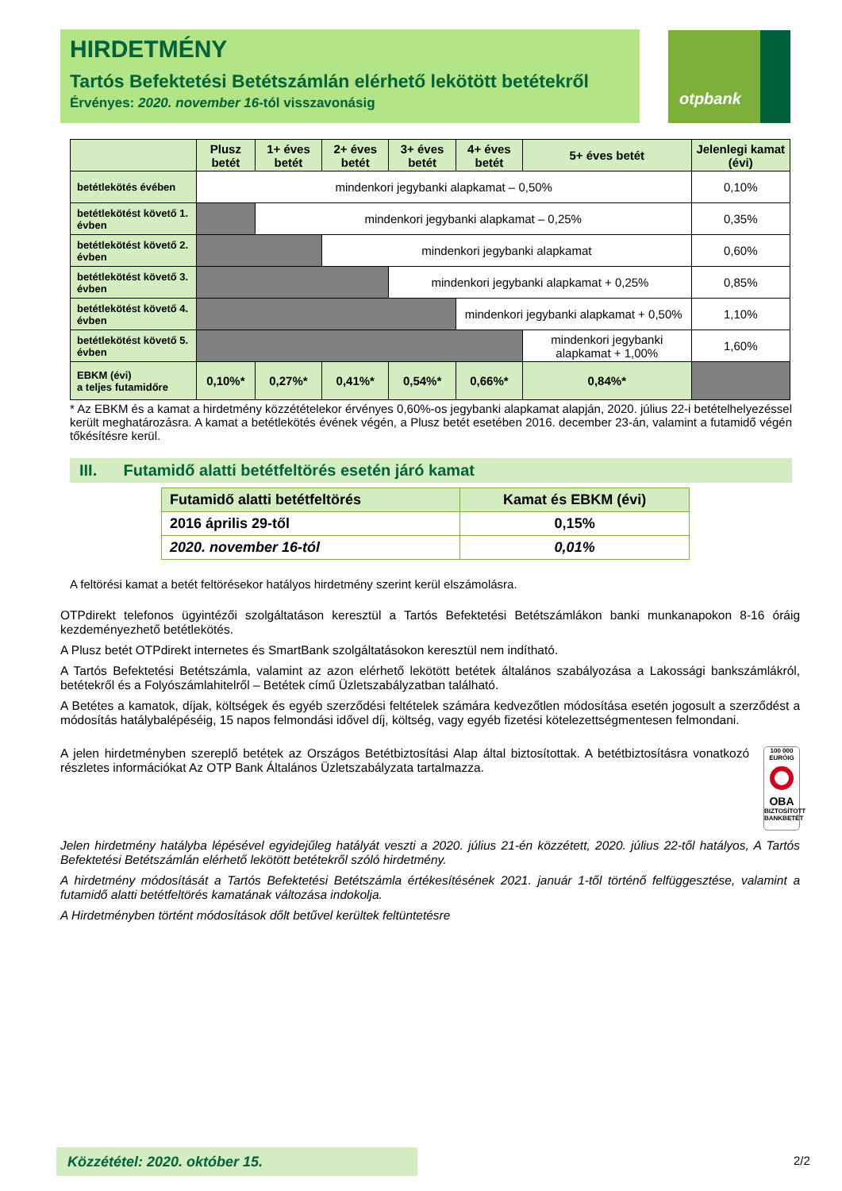HIRDETMÉNY
Tartós Befektetési Betétszámlán elérhető lekötött betétekről
Érvényes: 2020. november 16-tól visszavonásig
otpbank
| | Plusz betét | 1+ éves betét | 2+ éves betét | 3+ éves betét | 4+ éves betét | 5+ éves betét | Jelenlegi kamat (évi) |
| --- | --- | --- | --- | --- | --- | --- | --- |
| betétlekötés évében | mindenkori jegybanki alapkamat – 0,50% | | | | | | 0,10% |
| betétlekötést követő 1. évben | | mindenkori jegybanki alapkamat – 0,25% | | | | | 0,35% |
| betétlekötést követő 2. évben | | | mindenkori jegybanki alapkamat | | | | 0,60% |
| betétlekötést követő 3. évben | | | | mindenkori jegybanki alapkamat + 0,25% | | | 0,85% |
| betétlekötést követő 4. évben | | | | | mindenkori jegybanki alapkamat + 0,50% | | 1,10% |
| betétlekötést követő 5. évben | | | | | | mindenkori jegybanki alapkamat + 1,00% | 1,60% |
| EBKM (évi) a teljes futamidőre | 0,10%* | 0,27%* | 0,41%* | 0,54%* | 0,66%* | 0,84%* | |
* Az EBKM és a kamat a hirdetmény közzétételekor érvényes 0,60%-os jegybanki alapkamat alapján, 2020. július 22-i betételhelyezéssel került meghatározásra. A kamat a betétlekötés évének végén, a Plusz betét esetében 2016. december 23-án, valamint a futamidő végén tőkésítésre kerül.
III. Futamidő alatti betétfeltörés esetén járó kamat
| Futamidő alatti betétfeltörés | Kamat és EBKM (évi) |
| --- | --- |
| 2016 április 29-től | 0,15% |
| 2020. november 16-tól | 0,01% |
A feltörési kamat a betét feltörésekor hatályos hirdetmény szerint kerül elszámolásra.
OTPdirekt telefonos ügyintézői szolgáltatáson keresztül a Tartós Befektetési Betétszámlákon banki munkanapokon 8-16 óráig kezdeményezhető betétlekötés.
A Plusz betét OTPdirekt internetes és SmartBank szolgáltatásokon keresztül nem indítható.
A Tartós Befektetési Betétszámla, valamint az azon elérhető lekötött betétek általános szabályozása a Lakossági bankszámlákról, betétekről és a Folyószámlahitelről – Betétek című Üzletszabályzatban található.
A Betétes a kamatok, díjak, költségek és egyéb szerződési feltételek számára kedvezőtlen módosítása esetén jogosult a szerződést a módosítás hatálybalépéséig, 15 napos felmondási idővel díj, költség, vagy egyéb fizetési kötelezettségmentesen felmondani.
A jelen hirdetményben szereplő betétek az Országos Betétbiztosítási Alap által biztosítottak. A betétbiztosításra vonatkozó részletes információkat Az OTP Bank Általános Üzletszabályzata tartalmazza.
100 000 EURÓIG
OBA
BIZTOSÍTOTT BANKBETÉT
Jelen hirdetmény hatályba lépésével egyidejűleg hatályát veszti a 2020. július 21-én közzétett, 2020. július 22-től hatályos, A Tartós Befektetési Betétszámlán elérhető lekötött betétekről szóló hirdetmény.
A hirdetmény módosítását a Tartós Befektetési Betétszámla értékesítésének 2021. január 1-től történő felfüggesztése, valamint a futamidő alatti betétfeltörés kamatának változása indokolja.
A Hirdetményben történt módosítások dőlt betűvel kerültek feltüntetésre
Közzététel: 2020. október 15. 2/2